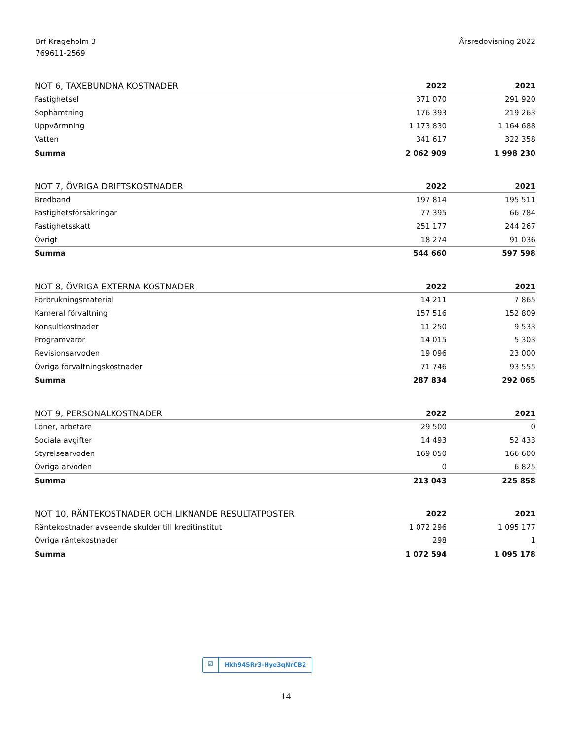Brf Krageholm 3
769611-2569
Årsredovisning 2022
| NOT 6, TAXEBUNDNA KOSTNADER | 2022 | 2021 |
| --- | --- | --- |
| Fastighetsel | 371 070 | 291 920 |
| Sophämtning | 176 393 | 219 263 |
| Uppvärmning | 1 173 830 | 1 164 688 |
| Vatten | 341 617 | 322 358 |
| Summa | 2 062 909 | 1 998 230 |
| NOT 7, ÖVRIGA DRIFTSKOSTNADER | 2022 | 2021 |
| --- | --- | --- |
| Bredband | 197 814 | 195 511 |
| Fastighetsförsäkringar | 77 395 | 66 784 |
| Fastighetsskatt | 251 177 | 244 267 |
| Övrigt | 18 274 | 91 036 |
| Summa | 544 660 | 597 598 |
| NOT 8, ÖVRIGA EXTERNA KOSTNADER | 2022 | 2021 |
| --- | --- | --- |
| Förbrukningsmaterial | 14 211 | 7 865 |
| Kameral förvaltning | 157 516 | 152 809 |
| Konsultkostnader | 11 250 | 9 533 |
| Programvaror | 14 015 | 5 303 |
| Revisionsarvoden | 19 096 | 23 000 |
| Övriga förvaltningskostnader | 71 746 | 93 555 |
| Summa | 287 834 | 292 065 |
| NOT 9, PERSONALKOSTNADER | 2022 | 2021 |
| --- | --- | --- |
| Löner, arbetare | 29 500 | 0 |
| Sociala avgifter | 14 493 | 52 433 |
| Styrelsearvoden | 169 050 | 166 600 |
| Övriga arvoden | 0 | 6 825 |
| Summa | 213 043 | 225 858 |
| NOT 10, RÄNTEKOSTNADER OCH LIKNANDE RESULTATPOSTER | 2022 | 2021 |
| --- | --- | --- |
| Räntekostnader avseende skulder till kreditinstitut | 1 072 296 | 1 095 177 |
| Övriga räntekostnader | 298 | 1 |
| Summa | 1 072 594 | 1 095 178 |
☑ Hkh94SRr3-Hye3qNrCB2
14